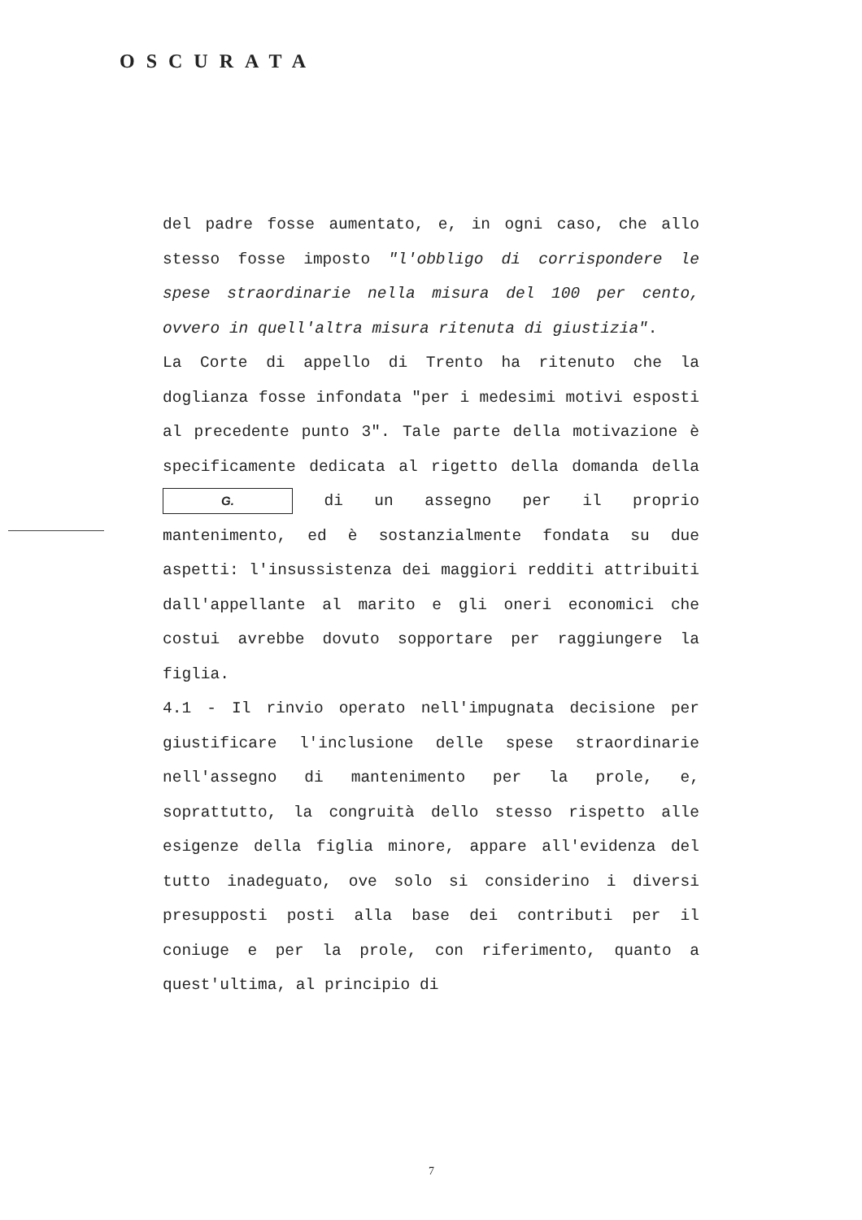OSCURATA
del padre fosse aumentato, e, in ogni caso, che allo stesso fosse imposto "l'obbligo di corrispondere le spese straordinarie nella misura del 100 per cento, ovvero in quell'altra misura ritenuta di giustizia".
La Corte di appello di Trento ha ritenuto che la doglianza fosse infondata "per i medesimi motivi esposti al precedente punto 3". Tale parte della motivazione è specificamente dedicata al rigetto della domanda della G. di un assegno per il proprio mantenimento, ed è sostanzialmente fondata su due aspetti: l'insussistenza dei maggiori redditi attribuiti dall'appellante al marito e gli oneri economici che costui avrebbe dovuto sopportare per raggiungere la figlia.
4.1 - Il rinvio operato nell'impugnata decisione per giustificare l'inclusione delle spese straordinarie nell'assegno di mantenimento per la prole, e, soprattutto, la congruità dello stesso rispetto alle esigenze della figlia minore, appare all'evidenza del tutto inadeguato, ove solo si considerino i diversi presupposti posti alla base dei contributi per il coniuge e per la prole, con riferimento, quanto a quest'ultima, al principio di
7